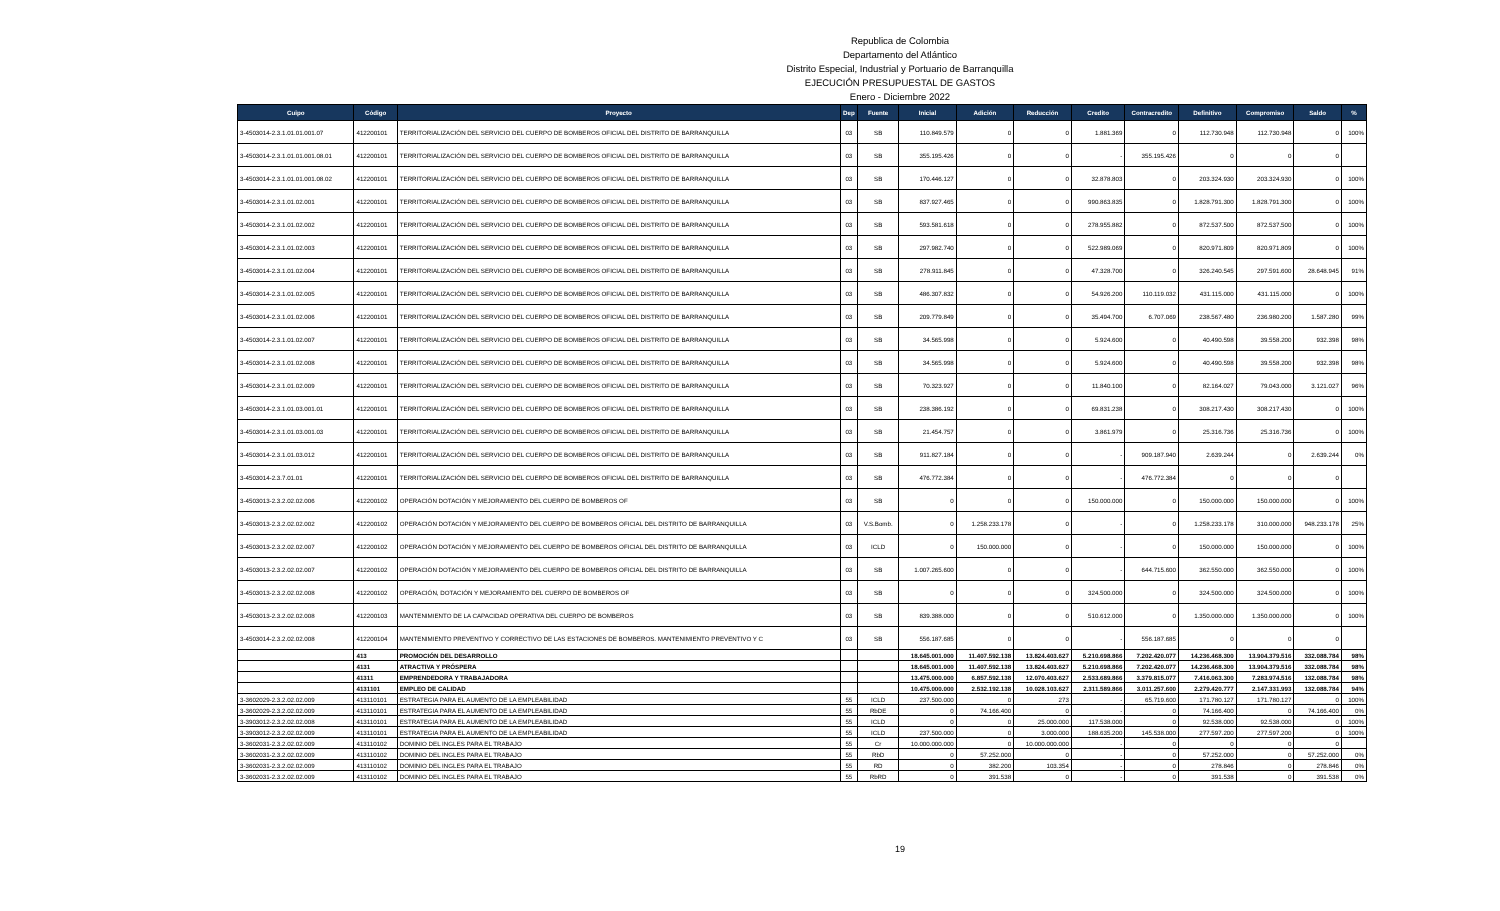Republica de Colombia
Departamento del Atlántico
Distrito Especial, Industrial y Portuario de Barranquilla
EJECUCIÓN PRESUPUESTAL DE GASTOS
Enero - Diciembre 2022
| Cuipo | Código | Proyecto | Dep | Fuente | Inicial | Adición | Reducción | Credito | Contracredito | Definitivo | Compromiso | Saldo | % |
| --- | --- | --- | --- | --- | --- | --- | --- | --- | --- | --- | --- | --- | --- |
| 3-4503014-2.3.1.01.01.001.07 | 412200101 | TERRITORIALIZACIÓN DEL SERVICIO DEL CUERPO DE BOMBEROS OFICIAL DEL DISTRITO DE BARRANQUILLA | 03 | SB | 110.849.579 | 0 | 0 | 1.881.369 | 0 | 112.730.948 | 112.730.948 | 0 | 100% |
| 3-4503014-2.3.1.01.01.001.08.01 | 412200101 | TERRITORIALIZACIÓN DEL SERVICIO DEL CUERPO DE BOMBEROS OFICIAL DEL DISTRITO DE BARRANQUILLA | 03 | SB | 355.195.426 | 0 | 0 | - | 355.195.426 | 0 | 0 | 0 | |
| 3-4503014-2.3.1.01.01.001.08.02 | 412200101 | TERRITORIALIZACIÓN DEL SERVICIO DEL CUERPO DE BOMBEROS OFICIAL DEL DISTRITO DE BARRANQUILLA | 03 | SB | 170.446.127 | 0 | 0 | 32.878.803 | 0 | 203.324.930 | 203.324.930 | 0 | 100% |
| 3-4503014-2.3.1.01.02.001 | 412200101 | TERRITORIALIZACIÓN DEL SERVICIO DEL CUERPO DE BOMBEROS OFICIAL DEL DISTRITO DE BARRANQUILLA | 03 | SB | 837.927.465 | 0 | 0 | 990.863.835 | 0 | 1.828.791.300 | 1.828.791.300 | 0 | 100% |
| 3-4503014-2.3.1.01.02.002 | 412200101 | TERRITORIALIZACIÓN DEL SERVICIO DEL CUERPO DE BOMBEROS OFICIAL DEL DISTRITO DE BARRANQUILLA | 03 | SB | 593.581.618 | 0 | 0 | 278.955.882 | 0 | 872.537.500 | 872.537.500 | 0 | 100% |
| 3-4503014-2.3.1.01.02.003 | 412200101 | TERRITORIALIZACIÓN DEL SERVICIO DEL CUERPO DE BOMBEROS OFICIAL DEL DISTRITO DE BARRANQUILLA | 03 | SB | 297.982.740 | 0 | 0 | 522.989.069 | 0 | 820.971.809 | 820.971.809 | 0 | 100% |
| 3-4503014-2.3.1.01.02.004 | 412200101 | TERRITORIALIZACIÓN DEL SERVICIO DEL CUERPO DE BOMBEROS OFICIAL DEL DISTRITO DE BARRANQUILLA | 03 | SB | 278.911.845 | 0 | 0 | 47.328.700 | 0 | 326.240.545 | 297.591.600 | 28.648.945 | 91% |
| 3-4503014-2.3.1.01.02.005 | 412200101 | TERRITORIALIZACIÓN DEL SERVICIO DEL CUERPO DE BOMBEROS OFICIAL DEL DISTRITO DE BARRANQUILLA | 03 | SB | 486.307.832 | 0 | 0 | 54.926.200 | 110.119.032 | 431.115.000 | 431.115.000 | 0 | 100% |
| 3-4503014-2.3.1.01.02.006 | 412200101 | TERRITORIALIZACIÓN DEL SERVICIO DEL CUERPO DE BOMBEROS OFICIAL DEL DISTRITO DE BARRANQUILLA | 03 | SB | 209.779.849 | 0 | 0 | 35.494.700 | 6.707.069 | 238.567.480 | 236.980.200 | 1.587.280 | 99% |
| 3-4503014-2.3.1.01.02.007 | 412200101 | TERRITORIALIZACIÓN DEL SERVICIO DEL CUERPO DE BOMBEROS OFICIAL DEL DISTRITO DE BARRANQUILLA | 03 | SB | 34.565.998 | 0 | 0 | 5.924.600 | 0 | 40.490.598 | 39.558.200 | 932.398 | 98% |
| 3-4503014-2.3.1.01.02.008 | 412200101 | TERRITORIALIZACIÓN DEL SERVICIO DEL CUERPO DE BOMBEROS OFICIAL DEL DISTRITO DE BARRANQUILLA | 03 | SB | 34.565.998 | 0 | 0 | 5.924.600 | 0 | 40.490.598 | 39.558.200 | 932.398 | 98% |
| 3-4503014-2.3.1.01.02.009 | 412200101 | TERRITORIALIZACIÓN DEL SERVICIO DEL CUERPO DE BOMBEROS OFICIAL DEL DISTRITO DE BARRANQUILLA | 03 | SB | 70.323.927 | 0 | 0 | 11.840.100 | 0 | 82.164.027 | 79.043.000 | 3.121.027 | 96% |
| 3-4503014-2.3.1.01.03.001.01 | 412200101 | TERRITORIALIZACIÓN DEL SERVICIO DEL CUERPO DE BOMBEROS OFICIAL DEL DISTRITO DE BARRANQUILLA | 03 | SB | 238.386.192 | 0 | 0 | 69.831.238 | 0 | 308.217.430 | 308.217.430 | 0 | 100% |
| 3-4503014-2.3.1.01.03.001.03 | 412200101 | TERRITORIALIZACIÓN DEL SERVICIO DEL CUERPO DE BOMBEROS OFICIAL DEL DISTRITO DE BARRANQUILLA | 03 | SB | 21.454.757 | 0 | 0 | 3.861.979 | 0 | 25.316.736 | 25.316.736 | 0 | 100% |
| 3-4503014-2.3.1.01.03.012 | 412200101 | TERRITORIALIZACIÓN DEL SERVICIO DEL CUERPO DE BOMBEROS OFICIAL DEL DISTRITO DE BARRANQUILLA | 03 | SB | 911.827.184 | 0 | 0 | - | 909.187.940 | 2.639.244 | 0 | 2.639.244 | 0% |
| 3-4503014-2.3.7.01.01 | 412200101 | TERRITORIALIZACIÓN DEL SERVICIO DEL CUERPO DE BOMBEROS OFICIAL DEL DISTRITO DE BARRANQUILLA | 03 | SB | 476.772.384 | 0 | 0 | - | 476.772.384 | 0 | 0 | 0 | |
| 3-4503013-2.3.2.02.02.006 | 412200102 | OPERACIÓN DOTACIÓN Y MEJORAMIENTO DEL CUERPO DE BOMBEROS OF | 03 | SB | 0 | 0 | 0 | 150.000.000 | 0 | 150.000.000 | 150.000.000 | 0 | 100% |
| 3-4503013-2.3.2.02.02.002 | 412200102 | OPERACIÓN DOTACIÓN Y MEJORAMIENTO DEL CUERPO DE BOMBEROS OFICIAL DEL DISTRITO DE BARRANQUILLA | 03 | V.S.Bomb. | 0 | 1.258.233.178 | 0 | - | 0 | 1.258.233.178 | 310.000.000 | 948.233.178 | 25% |
| 3-4503013-2.3.2.02.02.007 | 412200102 | OPERACIÓN DOTACIÓN Y MEJORAMIENTO DEL CUERPO DE BOMBEROS OFICIAL DEL DISTRITO DE BARRANQUILLA | 03 | ICLD | 0 | 150.000.000 | 0 | - | 0 | 150.000.000 | 150.000.000 | 0 | 100% |
| 3-4503013-2.3.2.02.02.007 | 412200102 | OPERACIÓN DOTACIÓN Y MEJORAMIENTO DEL CUERPO DE BOMBEROS OFICIAL DEL DISTRITO DE BARRANQUILLA | 03 | SB | 1.007.265.600 | 0 | 0 | - | 644.715.600 | 362.550.000 | 362.550.000 | 0 | 100% |
| 3-4503013-2.3.2.02.02.008 | 412200102 | OPERACIÓN, DOTACIÓN Y MEJORAMIENTO DEL CUERPO DE BOMBEROS OF | 03 | SB | 0 | 0 | 0 | 324.500.000 | 0 | 324.500.000 | 324.500.000 | 0 | 100% |
| 3-4503013-2.3.2.02.02.008 | 412200103 | MANTENIMIENTO DE LA CAPACIDAD OPERATIVA DEL CUERPO DE BOMBEROS | 03 | SB | 839.388.000 | 0 | 0 | 510.612.000 | 0 | 1.350.000.000 | 1.350.000.000 | 0 | 100% |
| 3-4503014-2.3.2.02.02.008 | 412200104 | MANTENIMIENTO PREVENTIVO Y CORRECTIVO DE LAS ESTACIONES DE BOMBEROS. MANTENIMIENTO PREVENTIVO Y C | 03 | SB | 556.187.685 | 0 | 0 | - | 556.187.685 | 0 | 0 | 0 | |
| | 413 | PROMOCIÓN DEL DESARROLLO | | | 18.645.001.000 | 11.407.592.138 | 13.824.403.627 | 5.210.698.866 | 7.202.420.077 | 14.236.468.300 | 13.904.379.516 | 332.088.784 | 98% |
| | 4131 | ATRACTIVA Y PRÓSPERA | | | 18.645.001.000 | 11.407.592.138 | 13.824.403.627 | 5.210.698.866 | 7.202.420.077 | 14.236.468.300 | 13.904.379.516 | 332.088.784 | 98% |
| | 41311 | EMPRENDEDORA Y TRABAJADORA | | | 13.475.000.000 | 6.857.592.138 | 12.070.403.627 | 2.533.689.866 | 3.379.815.077 | 7.416.063.300 | 7.283.974.516 | 132.088.784 | 98% |
| | 4131101 | EMPLEO DE CALIDAD | | | 10.475.000.000 | 2.532.192.138 | 10.028.103.627 | 2.311.589.866 | 3.011.257.600 | 2.279.420.777 | 2.147.331.993 | 132.088.784 | 94% |
| 3-3602029-2.3.2.02.02.009 | 413110101 | ESTRATEGIA PARA EL AUMENTO DE LA EMPLEABILIDAD | 55 | ICLD | 237.500.000 | 0 | 273 | - | 65.719.600 | 171.780.127 | 171.780.127 | 0 | 100% |
| 3-3602029-2.3.2.02.02.009 | 413110101 | ESTRATEGIA PARA EL AUMENTO DE LA EMPLEABILIDAD | 55 | RbDE | 0 | 74.166.400 | 0 | - | 0 | 74.166.400 | 0 | 74.166.400 | 0% |
| 3-3903012-2.3.2.02.02.008 | 413110101 | ESTRATEGIA PARA EL AUMENTO DE LA EMPLEABILIDAD | 55 | ICLD | 0 | 0 | 25.000.000 | 117.538.000 | 0 | 92.538.000 | 92.538.000 | 0 | 100% |
| 3-3903012-2.3.2.02.02.009 | 413110101 | ESTRATEGIA PARA EL AUMENTO DE LA EMPLEABILIDAD | 55 | ICLD | 237.500.000 | 0 | 3.000.000 | 188.635.200 | 145.538.000 | 277.597.200 | 277.597.200 | 0 | 100% |
| 3-3602031-2.3.2.02.02.009 | 413110102 | DOMINIO DEL INGLES PARA EL TRABAJO | 55 | Cr | 10.000.000.000 | 0 | 10.000.000.000 | - | 0 | 0 | 0 | 0 | |
| 3-3602031-2.3.2.02.02.009 | 413110102 | DOMINIO DEL INGLES PARA EL TRABAJO | 55 | RbD | 0 | 57.252.000 | 0 | - | 0 | 57.252.000 | 0 | 57.252.000 | 0% |
| 3-3602031-2.3.2.02.02.009 | 413110102 | DOMINIO DEL INGLES PARA EL TRABAJO | 55 | RD | 0 | 382.200 | 103.354 | - | 0 | 278.846 | 0 | 278.846 | 0% |
| 3-3602031-2.3.2.02.02.009 | 413110102 | DOMINIO DEL INGLES PARA EL TRABAJO | 55 | RbRD | 0 | 391.538 | 0 | - | 0 | 391.538 | 0 | 391.538 | 0% |
19